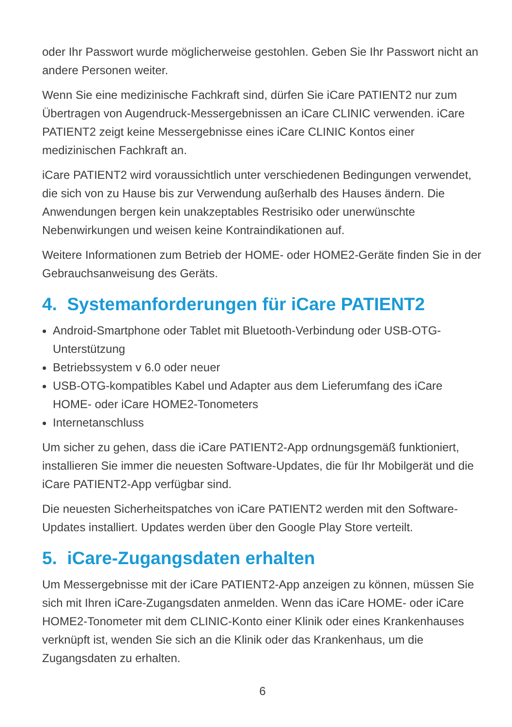oder Ihr Passwort wurde möglicherweise gestohlen. Geben Sie Ihr Passwort nicht an andere Personen weiter.
Wenn Sie eine medizinische Fachkraft sind, dürfen Sie iCare PATIENT2 nur zum Übertragen von Augendruck-Messergebnissen an iCare CLINIC verwenden. iCare PATIENT2 zeigt keine Messergebnisse eines iCare CLINIC Kontos einer medizinischen Fachkraft an.
iCare PATIENT2 wird voraussichtlich unter verschiedenen Bedingungen verwendet, die sich von zu Hause bis zur Verwendung außerhalb des Hauses ändern. Die Anwendungen bergen kein unakzeptables Restrisiko oder unerwünschte Nebenwirkungen und weisen keine Kontraindikationen auf.
Weitere Informationen zum Betrieb der HOME- oder HOME2-Geräte finden Sie in der Gebrauchsanweisung des Geräts.
4. Systemanforderungen für iCare PATIENT2
Android-Smartphone oder Tablet mit Bluetooth-Verbindung oder USB-OTG-Unterstützung
Betriebssystem v 6.0 oder neuer
USB-OTG-kompatibles Kabel und Adapter aus dem Lieferumfang des iCare HOME- oder iCare HOME2-Tonometers
Internetanschluss
Um sicher zu gehen, dass die iCare PATIENT2-App ordnungsgemäß funktioniert, installieren Sie immer die neuesten Software-Updates, die für Ihr Mobilgerät und die iCare PATIENT2-App verfügbar sind.
Die neuesten Sicherheitspatches von iCare PATIENT2 werden mit den Software-Updates installiert. Updates werden über den Google Play Store verteilt.
5. iCare-Zugangsdaten erhalten
Um Messergebnisse mit der iCare PATIENT2-App anzeigen zu können, müssen Sie sich mit Ihren iCare-Zugangsdaten anmelden. Wenn das iCare HOME- oder iCare HOME2-Tonometer mit dem CLINIC-Konto einer Klinik oder eines Krankenhauses verknüpft ist, wenden Sie sich an die Klinik oder das Krankenhaus, um die Zugangsdaten zu erhalten.
6